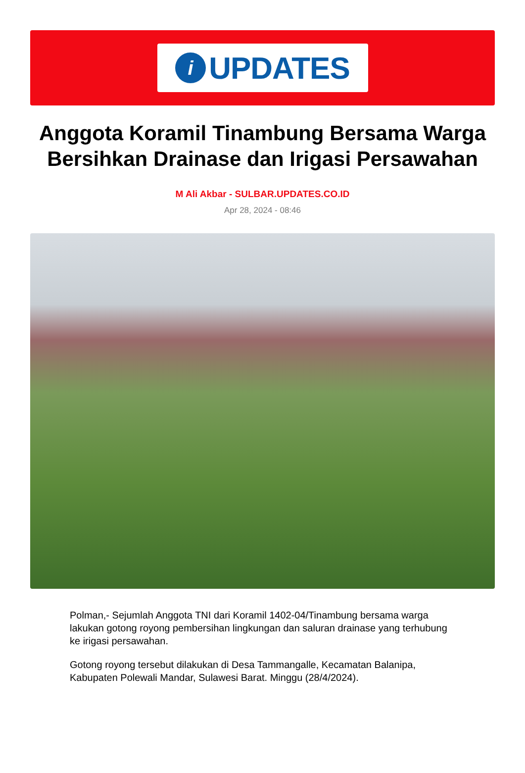i
UPDATES
Anggota Koramil Tinambung Bersama Warga Bersihkan Drainase dan Irigasi Persawahan
M Ali Akbar - SULBAR.UPDATES.CO.ID
Apr 28, 2024 - 08:46
Polman,- Sejumlah Anggota TNI dari Koramil 1402-04/Tinambung bersama warga lakukan gotong royong pembersihan lingkungan dan saluran drainase yang terhubung ke irigasi persawahan.
Gotong royong tersebut dilakukan di Desa Tammangalle, Kecamatan Balanipa, Kabupaten Polewali Mandar, Sulawesi Barat. Minggu (28/4/2024).